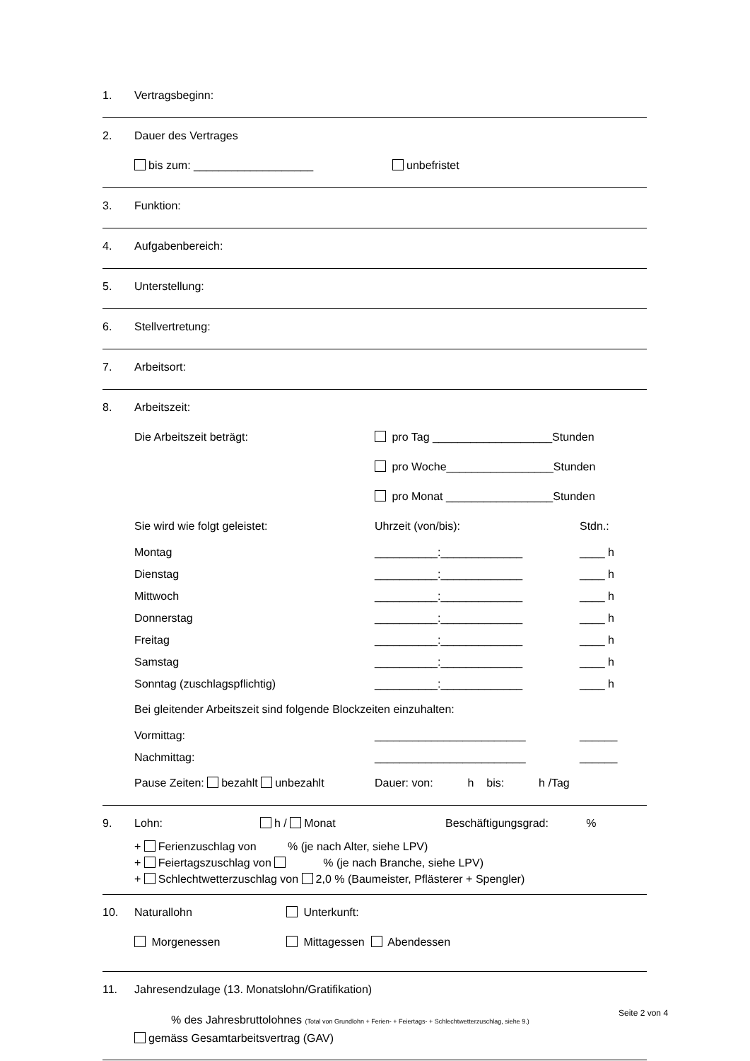1. Vertragsbeginn:
2. Dauer des Vertrages
bis zum: ___________________ unbefristet
3. Funktion:
4. Aufgabenbereich:
5. Unterstellung:
6. Stellvertretung:
7. Arbeitsort:
8. Arbeitszeit:
Die Arbeitszeit beträgt: pro Tag ___________________Stunden
pro Woche_________________Stunden
pro Monat _________________Stunden
Sie wird wie folgt geleistet: Uhrzeit (von/bis): Stdn.:
Montag __________:_____________ ____ h
Dienstag __________:_____________ ____ h
Mittwoch __________:_____________ ____ h
Donnerstag __________:_____________ ____ h
Freitag __________:_____________ ____ h
Samstag __________:_____________ ____ h
Sonntag (zuschlagspflichtig) __________:_____________ ____ h
Bei gleitender Arbeitszeit sind folgende Blockzeiten einzuhalten:
Vormittag: ________________________ ______
Nachmittag: ________________________ ______
Pause Zeiten: bezahlt unbezahlt Dauer: von: h bis: h /Tag
9. Lohn: h / Monat Beschäftigungsgrad: %
+ Ferienzuschlag von % (je nach Alter, siehe LPV)
+ Feiertagszuschlag von % (je nach Branche, siehe LPV)
+ Schlechtwetterzuschlag von 2,0 % (Baumeister, Pflästerer + Spengler)
10. Naturallohn Unterkunft:
Morgenessen Mittagessen Abendessen
11. Jahresendzulage (13. Monatslohn/Gratifikation)
% des Jahresbruttolohnes (Total von Grundlohn + Ferien- + Feiertags- + Schlechtwetterzuschlag, siehe 9.)
gemäss Gesamtarbeitsvertrag (GAV)
Seite 2 von 4